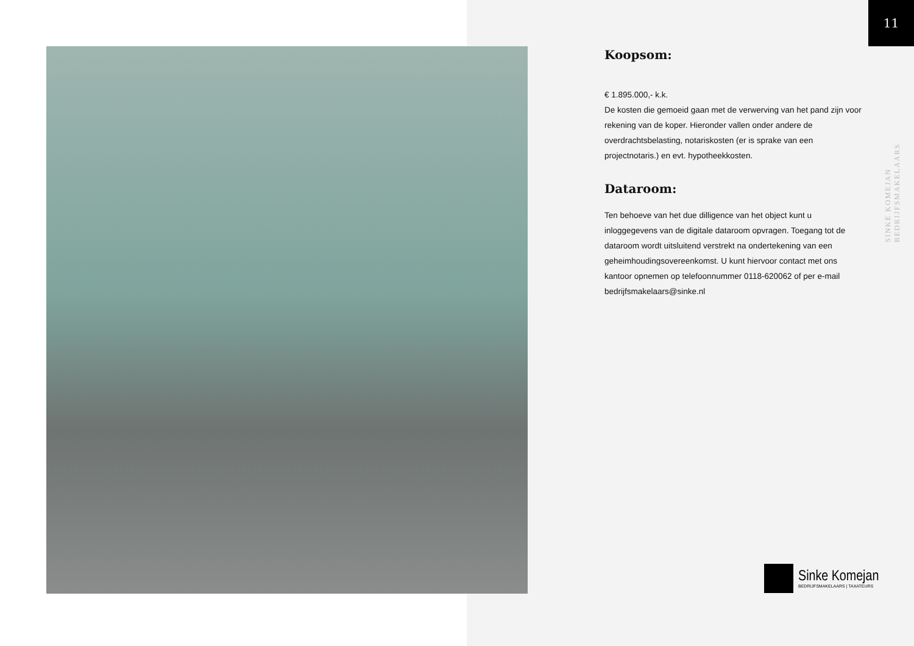11
SINKE KOMEJAN BEDRIJFSMAKELAARS
Koopsom:
€ 1.895.000,- k.k.
De kosten die gemoeid gaan met de verwerving van het pand zijn voor rekening van de koper. Hieronder vallen onder andere de overdrachtsbelasting, notariskosten (er is sprake van een projectnotaris.) en evt. hypotheekkosten.
Dataroom:
Ten behoeve van het due dilligence van het object kunt u inloggegevens van de digitale dataroom opvragen. Toegang tot de dataroom wordt uitsluitend verstrekt na ondertekening van een geheimhoudingsovereenkomst. U kunt hiervoor contact met ons kantoor opnemen op telefoonnummer 0118-620062 of per e-mail bedrijfsmakelaars@sinke.nl
Sinke Komejan
BEDRIJFSMAKELAARS | TAXATEURS